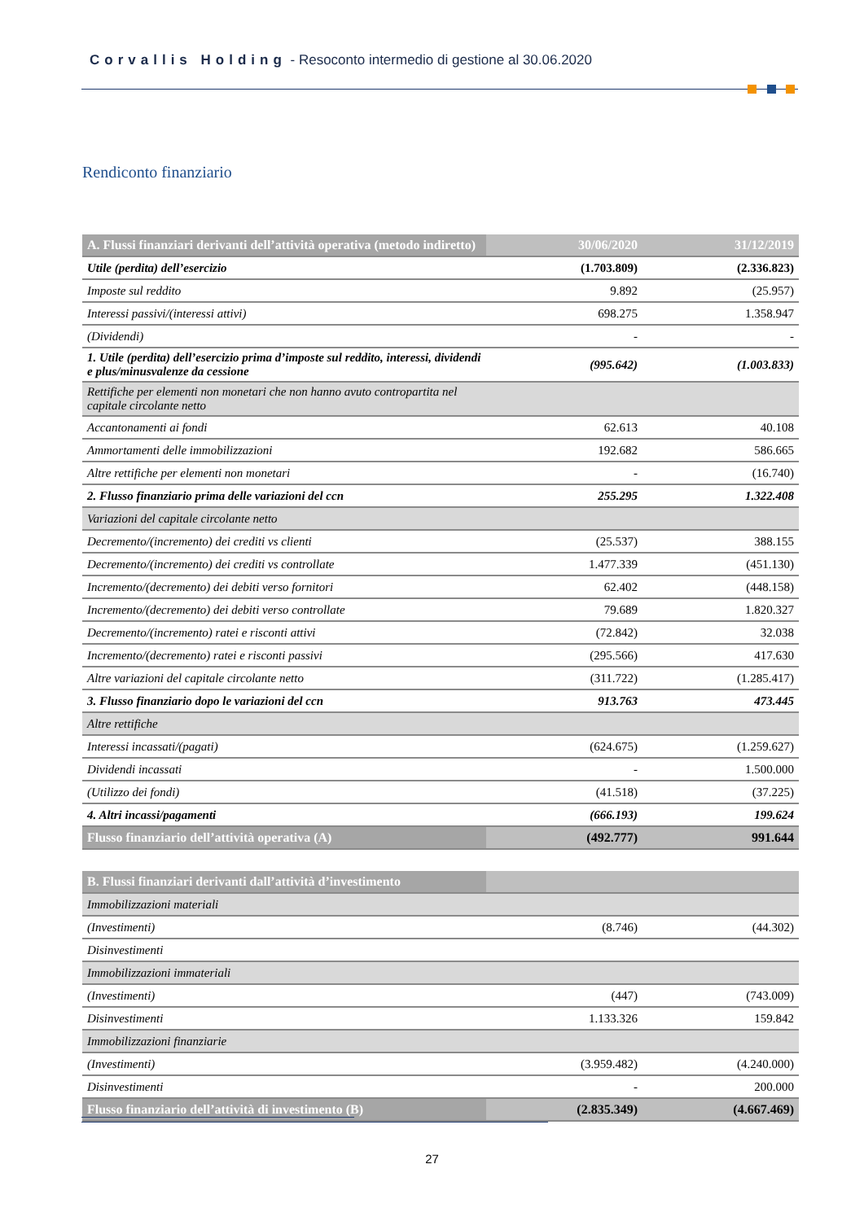Corvallis Holding - Resoconto intermedio di gestione al 30.06.2020
Rendiconto finanziario
| A. Flussi finanziari derivanti dell’attività operativa (metodo indiretto) | 30/06/2020 | 31/12/2019 |
| --- | --- | --- |
| Utile (perdita) dell’esercizio | (1.703.809) | (2.336.823) |
| Imposte sul reddito | 9.892 | (25.957) |
| Interessi passivi/(interessi attivi) | 698.275 | 1.358.947 |
| (Dividendi) | - | - |
| 1. Utile (perdita) dell’esercizio prima d’imposte sul reddito, interessi, dividendi e plus/minusvalenze da cessione | (995.642) | (1.003.833) |
| Rettifiche per elementi non monetari che non hanno avuto contropartita nel capitale circolante netto | | |
| Accantonamenti ai fondi | 62.613 | 40.108 |
| Ammortamenti delle immobilizzazioni | 192.682 | 586.665 |
| Altre rettifiche per elementi non monetari | - | (16.740) |
| 2. Flusso finanziario prima delle variazioni del ccn | 255.295 | 1.322.408 |
| Variazioni del capitale circolante netto | | |
| Decremento/(incremento) dei crediti vs clienti | (25.537) | 388.155 |
| Decremento/(incremento) dei crediti vs controllate | 1.477.339 | (451.130) |
| Incremento/(decremento) dei debiti verso fornitori | 62.402 | (448.158) |
| Incremento/(decremento) dei debiti verso controllate | 79.689 | 1.820.327 |
| Decremento/(incremento) ratei e risconti attivi | (72.842) | 32.038 |
| Incremento/(decremento) ratei e risconti passivi | (295.566) | 417.630 |
| Altre variazioni del capitale circolante netto | (311.722) | (1.285.417) |
| 3. Flusso finanziario dopo le variazioni del ccn | 913.763 | 473.445 |
| Altre rettifiche | | |
| Interessi incassati/(pagati) | (624.675) | (1.259.627) |
| Dividendi incassati | - | 1.500.000 |
| (Utilizzo dei fondi) | (41.518) | (37.225) |
| 4. Altri incassi/pagamenti | (666.193) | 199.624 |
| Flusso finanziario dell’attività operativa (A) | (492.777) | 991.644 |
| B. Flussi finanziari derivanti dall’attività d’investimento | | |
| --- | --- | --- |
| Immobilizzazioni materiali | | |
| (Investimenti) | (8.746) | (44.302) |
| Disinvestimenti | | |
| Immobilizzazioni immateriali | | |
| (Investimenti) | (447) | (743.009) |
| Disinvestimenti | 1.133.326 | 159.842 |
| Immobilizzazioni finanziarie | | |
| (Investimenti) | (3.959.482) | (4.240.000) |
| Disinvestimenti | - | 200.000 |
| Flusso finanziario dell’attività di investimento (B) | (2.835.349) | (4.667.469) |
27